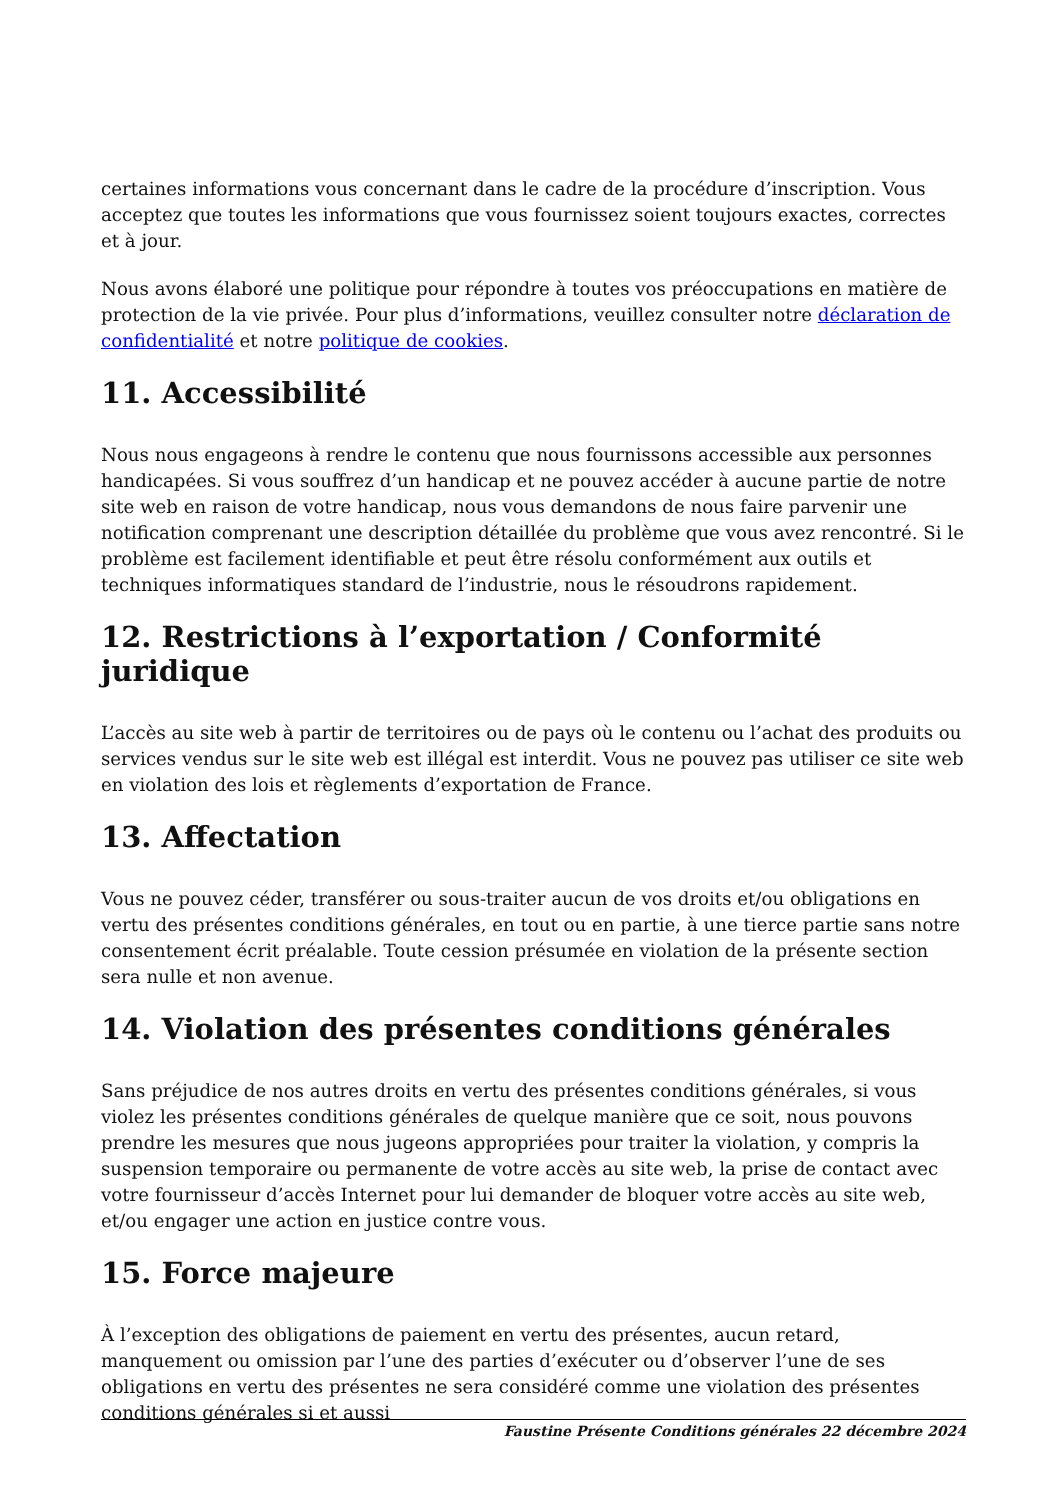certaines informations vous concernant dans le cadre de la procédure d’inscription. Vous acceptez que toutes les informations que vous fournissez soient toujours exactes, correctes et à jour.
Nous avons élaboré une politique pour répondre à toutes vos préoccupations en matière de protection de la vie privée. Pour plus d’informations, veuillez consulter notre déclaration de confidentialité et notre politique de cookies.
11. Accessibilité
Nous nous engageons à rendre le contenu que nous fournissons accessible aux personnes handicapées. Si vous souffrez d’un handicap et ne pouvez accéder à aucune partie de notre site web en raison de votre handicap, nous vous demandons de nous faire parvenir une notification comprenant une description détaillée du problème que vous avez rencontré. Si le problème est facilement identifiable et peut être résolu conformément aux outils et techniques informatiques standard de l’industrie, nous le résoudrons rapidement.
12. Restrictions à l’exportation / Conformité juridique
L’accès au site web à partir de territoires ou de pays où le contenu ou l’achat des produits ou services vendus sur le site web est illégal est interdit. Vous ne pouvez pas utiliser ce site web en violation des lois et règlements d’exportation de France.
13. Affectation
Vous ne pouvez céder, transférer ou sous-traiter aucun de vos droits et/ou obligations en vertu des présentes conditions générales, en tout ou en partie, à une tierce partie sans notre consentement écrit préalable. Toute cession présumée en violation de la présente section sera nulle et non avenue.
14. Violation des présentes conditions générales
Sans préjudice de nos autres droits en vertu des présentes conditions générales, si vous violez les présentes conditions générales de quelque manière que ce soit, nous pouvons prendre les mesures que nous jugeons appropriées pour traiter la violation, y compris la suspension temporaire ou permanente de votre accès au site web, la prise de contact avec votre fournisseur d’accès Internet pour lui demander de bloquer votre accès au site web, et/ou engager une action en justice contre vous.
15. Force majeure
À l’exception des obligations de paiement en vertu des présentes, aucun retard, manquement ou omission par l’une des parties d’exécuter ou d’observer l’une de ses obligations en vertu des présentes ne sera considéré comme une violation des présentes conditions générales si et aussi
Faustine Présente Conditions générales 22 décembre 2024